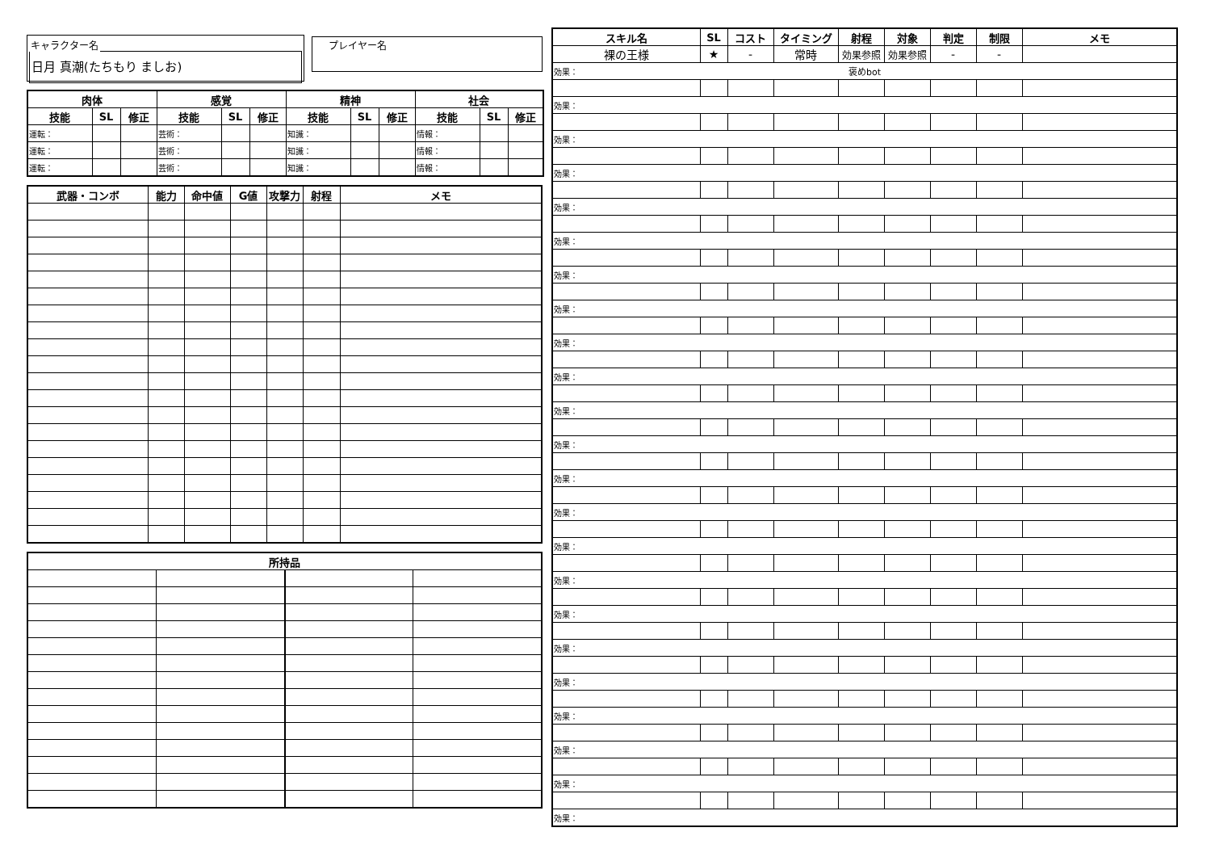キャラクター名
日月 真潮(たちもり ましお)
プレイヤー名
| 肉体 | | | 感覚 | | | 精神 | | | 社会 | | |
| --- | --- | --- | --- | --- | --- | --- | --- | --- | --- | --- | --- |
| 技能 | SL | 修正 | 技能 | SL | 修正 | 技能 | SL | 修正 | 技能 | SL | 修正 |
| 運転： | | | 芸術： | | | 知識： | | | 情報： | | |
| 運転： | | | 芸術： | | | 知識： | | | 情報： | | |
| 運転： | | | 芸術： | | | 知識： | | | 情報： | | |
| 武器・コンボ | 能力 | 命中値 | G値 | 攻撃力 | 射程 | メモ |
| --- | --- | --- | --- | --- | --- | --- |
| 所持品 | | | |
| --- | --- | --- | --- |
| スキル名 | SL | コスト | タイミング | 射程 | 対象 | 判定 | 制限 | メモ |
| --- | --- | --- | --- | --- | --- | --- | --- | --- |
| 裸の王様 | ★ | - | 常時 | 効果参照 | 効果参照 | - | - | |
| 効果： 褒めbot | | | | | | | | |
| 効果： | | | | | | | | |
| 効果： | | | | | | | | |
| 効果： | | | | | | | | |
| 効果： | | | | | | | | |
| 効果： | | | | | | | | |
| 効果： | | | | | | | | |
| 効果： | | | | | | | | |
| 効果： | | | | | | | | |
| 効果： | | | | | | | | |
| 効果： | | | | | | | | |
| 効果： | | | | | | | | |
| 効果： | | | | | | | | |
| 効果： | | | | | | | | |
| 効果： | | | | | | | | |
| 効果： | | | | | | | | |
| 効果： | | | | | | | | |
| 効果： | | | | | | | | |
| 効果： | | | | | | | | |
| 効果： | | | | | | | | |
| 効果： | | | | | | | | |
| 効果： | | | | | | | | |
| 効果： | | | | | | | | |